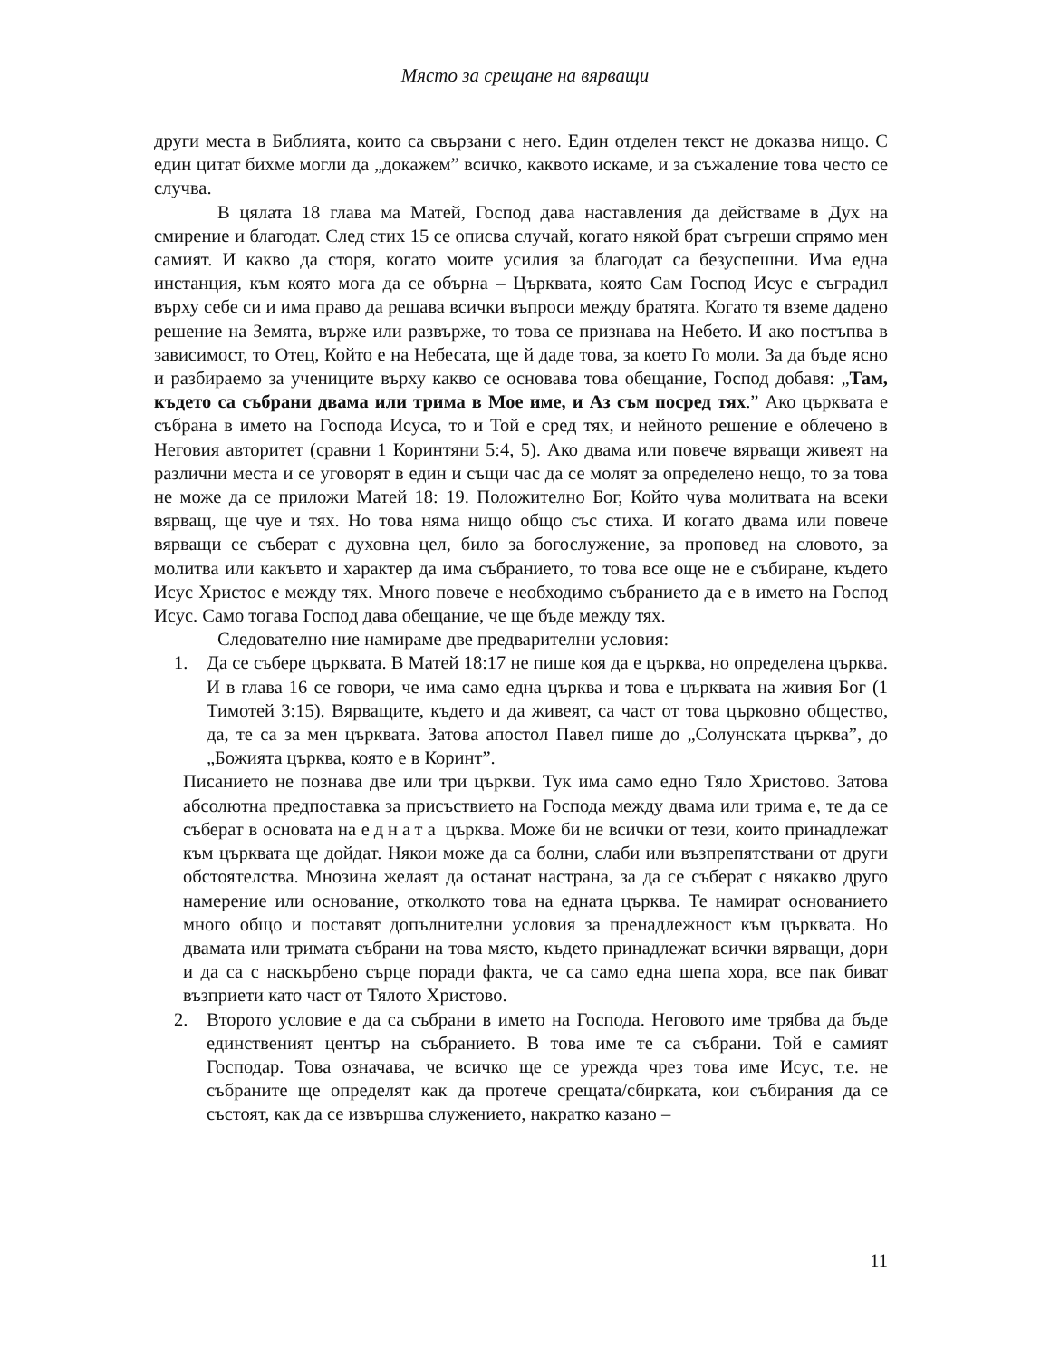Място за срещане на вярващи
други места в Библията, които са свързани с него. Един отделен текст не доказва нищо. С един цитат бихме могли да „докажем” всичко, каквото искаме, и за съжаление това често се случва.
В цялата 18 глава ма Матей, Господ дава наставления да действаме в Дух на смирение и благодат. След стих 15 се описва случай, когато някой брат съгреши спрямо мен самият. И какво да сторя, когато моите усилия за благодат са безуспешни. Има една инстанция, към която мога да се обърна – Църквата, която Сам Господ Исус е съградил върху себе си и има право да решава всички въпроси между братята. Когато тя вземе дадено решение на Земята, върже или развърже, то това се признава на Небето. И ако постъпва в зависимост, то Отец, Който е на Небесата, ще й даде това, за което Го моли. За да бъде ясно и разбираемо за учениците върху какво се основава това обещание, Господ добавя: „Там, където са събрани двама или трима в Мое име, и Аз съм посред тях.” Ако църквата е събрана в името на Господа Исуса, то и Той е сред тях, и нейното решение е облечено в Неговия авторитет (сравни 1 Коринтяни 5:4, 5). Ако двама или повече вярващи живеят на различни места и се уговорят в един и същи час да се молят за определено нещо, то за това не може да се приложи Матей 18: 19. Положително Бог, Който чува молитвата на всеки вярващ, ще чуе и тях. Но това няма нищо общо със стиха. И когато двама или повече вярващи се съберат с духовна цел, било за богослужение, за проповед на словото, за молитва или какъвто и характер да има събранието, то това все още не е събиране, където Исус Христос е между тях. Много повече е необходимо събранието да е в името на Господ Исус. Само тогава Господ дава обещание, че ще бъде между тях.
Следователно ние намираме две предварителни условия:
1. Да се събере църквата. В Матей 18:17 не пише коя да е църква, но определена църква. И в глава 16 се говори, че има само една църква и това е църквата на живия Бог (1 Тимотей 3:15). Вярващите, където и да живеят, са част от това църковно общество, да, те са за мен църквата. Затова апостол Павел пише до „Солунската църква”, до „Божията църква, която е в Коринт”.
Писанието не познава две или три църкви. Тук има само едно Тяло Христово. Затова абсолютна предпоставка за присъствието на Господа между двама или трима е, те да се съберат в основата на едната църква. Може би не всички от тези, които принадлежат към църквата ще дойдат. Някои може да са болни, слаби или възпрепятствани от други обстоятелства. Мнозина желаят да останат настрана, за да се съберат с някакво друго намерение или основание, отколкото това на едната църква. Те намират основанието много общо и поставят допълнителни условия за пренадлежност към църквата. Но двамата или тримата събрани на това място, където принадлежат всички вярващи, дори и да са с наскърбено сърце поради факта, че са само една шепа хора, все пак биват възприети като част от Тялото Христово.
2. Второто условие е да са събрани в името на Господа. Неговото име трябва да бъде единственият център на събранието. В това име те са събрани. Той е самият Господар. Това означава, че всичко ще се урежда чрез това име Исус, т.е. не събраните ще определят как да протече срещата/сбирката, кои събирания да се състоят, как да се извършва служението, накратко казано –
11